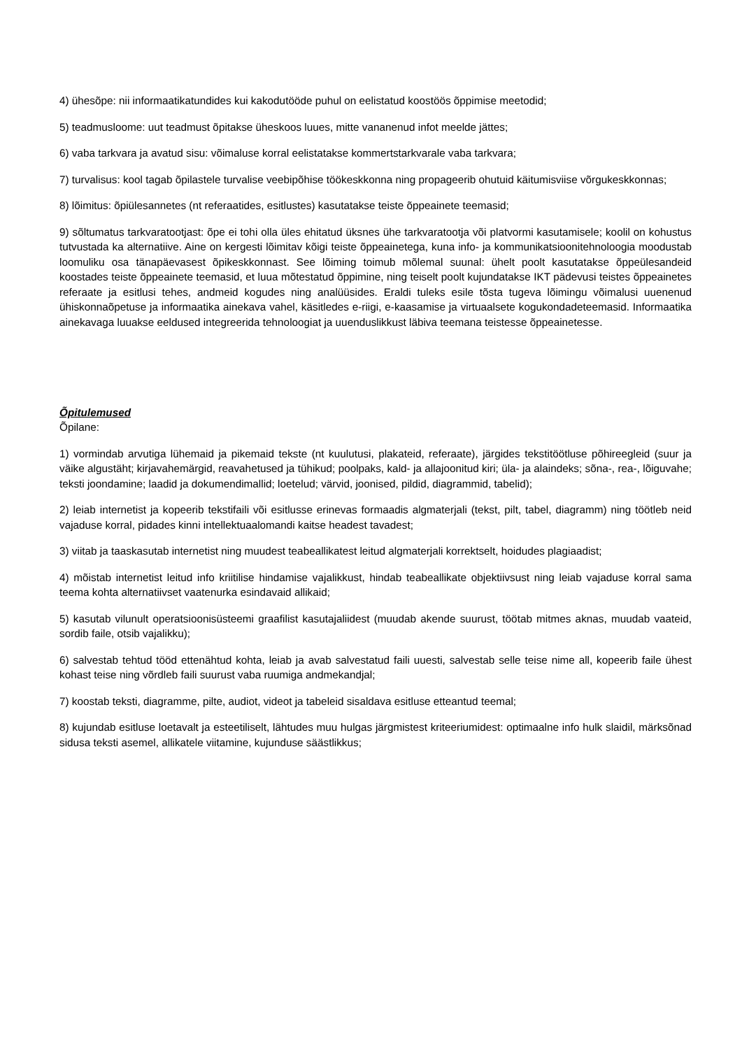4) ühesõpe: nii informaatikatundides kui kakodutööde puhul on eelistatud koostöös õppimise meetodid;
5) teadmusloome: uut teadmust õpitakse üheskoos luues, mitte vananenud infot meelde jättes;
6) vaba tarkvara ja avatud sisu: võimaluse korral eelistatakse kommertstarkvarale vaba tarkvara;
7) turvalisus: kool tagab õpilastele turvalise veebipõhise töökeskkonna ning propageerib ohutuid käitumisviise võrgukeskkonnas;
8) lõimitus: õpiülesannetes (nt referaatides, esitlustes) kasutatakse teiste õppeainete teemasid;
9) sõltumatus tarkvaratootjast: õpe ei tohi olla üles ehitatud üksnes ühe tarkvaratootja või platvormi kasutamisele; koolil on kohustus tutvustada ka alternatiive. Aine on kergesti lõimitav kõigi teiste õppeainetega, kuna info- ja kommunikatsioonitehnoloogia moodustab loomuliku osa tänapäevasest õpikeskkonnast. See lõiming toimub mõlemal suunal: ühelt poolt kasutatakse õppeülesandeid koostades teiste õppeainete teemasid, et luua mõtestatud õppimine, ning teiselt poolt kujundatakse IKT pädevusi teistes õppeainetes referaate ja esitlusi tehes, andmeid kogudes ning analüüsides. Eraldi tuleks esile tõsta tugeva lõimingu võimalusi uuenenud ühiskonnaõpetuse ja informaatika ainekava vahel, käsitledes e-riigi, e-kaasamise ja virtuaalsete kogukondadeteemasid. Informaatika ainekavaga luuakse eeldused integreerida tehnoloogiat ja uuenduslikkust läbiva teemana teistesse õppeainetesse.
Õpitulemused
Õpilane:
1) vormindab arvutiga lühemaid ja pikemaid tekste (nt kuulutusi, plakateid, referaate), järgides tekstitöötluse põhireegleid (suur ja väike algustäht; kirjavahemärgid, reavahetused ja tühikud; poolpaks, kald- ja allajoonitud kiri; üla- ja alaindeks; sõna-, rea-, lõiguvahe; teksti joondamine; laadid ja dokumendimallid; loetelud; värvid, joonised, pildid, diagrammid, tabelid);
2) leiab internetist ja kopeerib tekstifaili või esitlusse erinevas formaadis algmaterjali (tekst, pilt, tabel, diagramm) ning töötleb neid vajaduse korral, pidades kinni intellektuaalomandi kaitse headest tavadest;
3) viitab ja taaskasutab internetist ning muudest teabeallikatest leitud algmaterjali korrektselt, hoidudes plagiaadist;
4) mõistab internetist leitud info kriitilise hindamise vajalikkust, hindab teabeallikate objektiivsust ning leiab vajaduse korral sama teema kohta alternatiivset vaatenurka esindavaid allikaid;
5) kasutab vilunult operatsioonisüsteemi graafilist kasutajaliidest (muudab akende suurust, töötab mitmes aknas, muudab vaateid, sordib faile, otsib vajalikku);
6) salvestab tehtud tööd ettenähtud kohta, leiab ja avab salvestatud faili uuesti, salvestab selle teise nime all, kopeerib faile ühest kohast teise ning võrdleb faili suurust vaba ruumiga andmekandjal;
7) koostab teksti, diagramme, pilte, audiot, videot ja tabeleid sisaldava esitluse etteantud teemal;
8) kujundab esitluse loetavalt ja esteetiliselt, lähtudes muu hulgas järgmistest kriteeriumidest: optimaalne info hulk slaidil, märksõnad sidusa teksti asemel, allikatele viitamine, kujunduse säästlikkus;